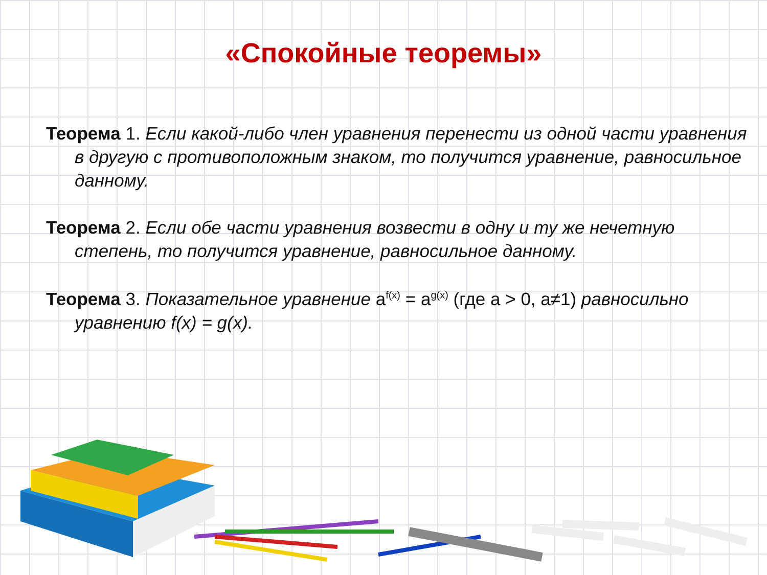«Спокойные теоремы»
Теорема 1. Если какой-либо член уравнения перенести из одной части уравнения в другую с противоположным знаком, то получится уравнение, равносильное данному.
Теорема 2. Если обе части уравнения возвести в одну и ту же нечетную степень, то получится уравнение, равносильное данному.
Теорема 3. Показательное уравнение a<sup>f(x)</sup> = a<sup>g(x)</sup> (где a > 0, a≠1) равносильно уравнению f(x) = g(x).